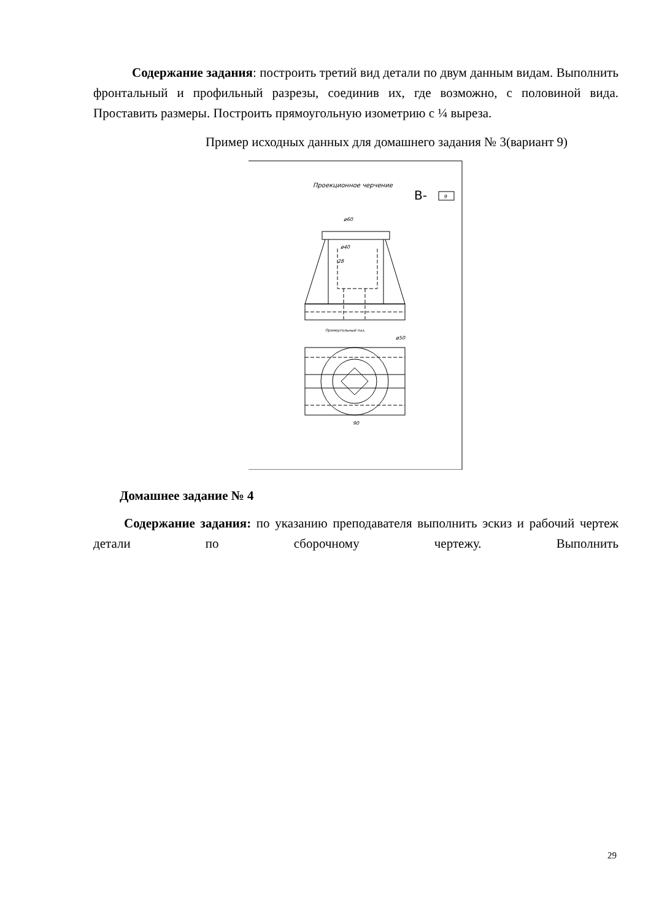Содержание задания: построить третий вид детали по двум данным видам. Выполнить фронтальный и профильный разрезы, соединив их, где возможно, с половиной вида. Проставить размеры. Построить прямоугольную изометрию с ¼ выреза.
Пример исходных данных для домашнего задания № 3(вариант 9)
Проекционное черчение
В-
9
ø60
ø40
28
ø50
90
Прямоугольный паз.
Домашнее задание № 4
Содержание задания: по указанию преподавателя выполнить эскиз и рабочий чертеж детали по сборочному чертежу. Выполнить
29